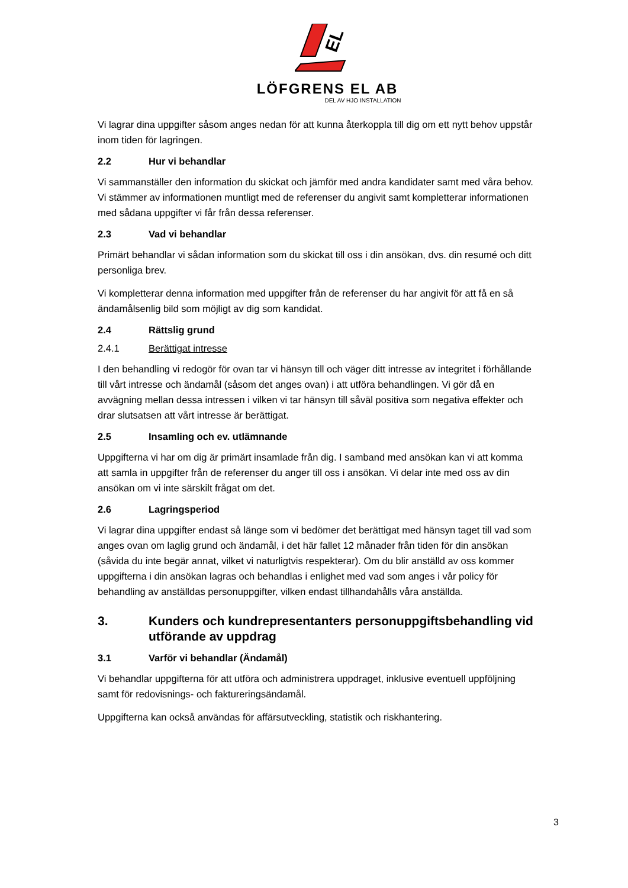EL
LÖFGRENS EL AB
DEL AV HJO INSTALLATION
Vi lagrar dina uppgifter såsom anges nedan för att kunna återkoppla till dig om ett nytt behov uppstår inom tiden för lagringen.
2.2 Hur vi behandlar
Vi sammanställer den information du skickat och jämför med andra kandidater samt med våra behov. Vi stämmer av informationen muntligt med de referenser du angivit samt kompletterar informationen med sådana uppgifter vi får från dessa referenser.
2.3 Vad vi behandlar
Primärt behandlar vi sådan information som du skickat till oss i din ansökan, dvs. din resumé och ditt personliga brev.
Vi kompletterar denna information med uppgifter från de referenser du har angivit för att få en så ändamålsenlig bild som möjligt av dig som kandidat.
2.4 Rättslig grund
2.4.1 Berättigat intresse
I den behandling vi redogör för ovan tar vi hänsyn till och väger ditt intresse av integritet i förhållande till vårt intresse och ändamål (såsom det anges ovan) i att utföra behandlingen. Vi gör då en avvägning mellan dessa intressen i vilken vi tar hänsyn till såväl positiva som negativa effekter och drar slutsatsen att vårt intresse är berättigat.
2.5 Insamling och ev. utlämnande
Uppgifterna vi har om dig är primärt insamlade från dig. I samband med ansökan kan vi att komma att samla in uppgifter från de referenser du anger till oss i ansökan. Vi delar inte med oss av din ansökan om vi inte särskilt frågat om det.
2.6 Lagringsperiod
Vi lagrar dina uppgifter endast så länge som vi bedömer det berättigat med hänsyn taget till vad som anges ovan om laglig grund och ändamål, i det här fallet 12 månader från tiden för din ansökan (såvida du inte begär annat, vilket vi naturligtvis respekterar). Om du blir anställd av oss kommer uppgifterna i din ansökan lagras och behandlas i enlighet med vad som anges i vår policy för behandling av anställdas personuppgifter, vilken endast tillhandahålls våra anställda.
3. Kunders och kundrepresentanters personuppgiftsbehandling vid utförande av uppdrag
3.1 Varför vi behandlar (Ändamål)
Vi behandlar uppgifterna för att utföra och administrera uppdraget, inklusive eventuell uppföljning samt för redovisnings- och faktureringsändamål.
Uppgifterna kan också användas för affärsutveckling, statistik och riskhantering.
3